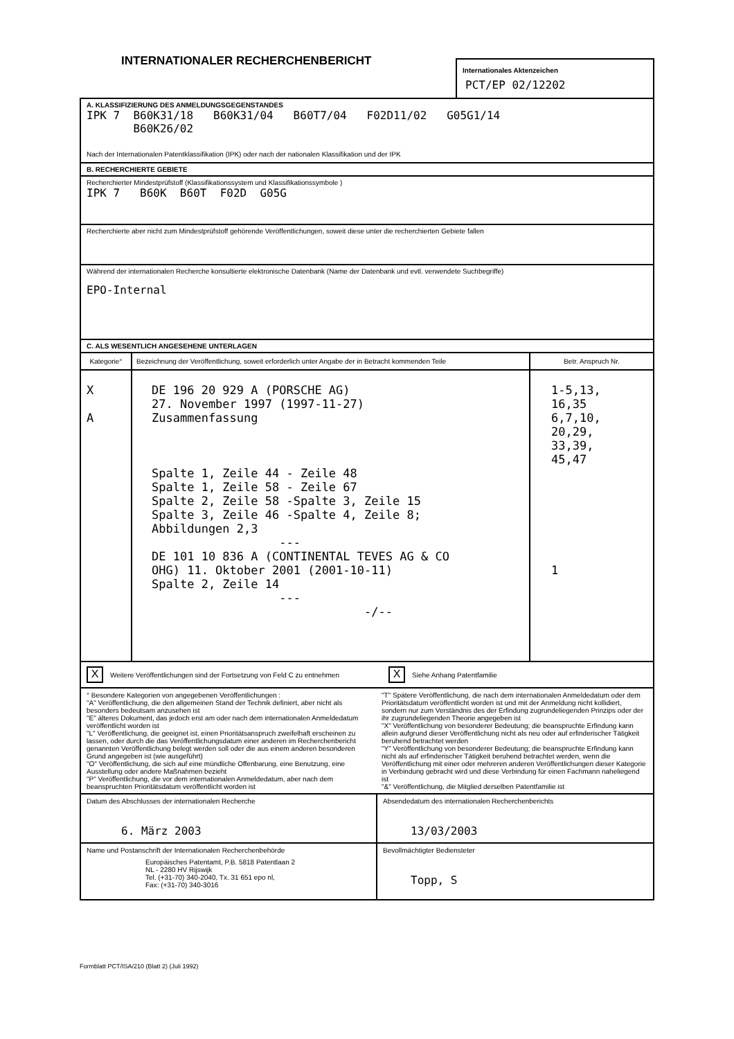INTERNATIONALER RECHERCHENBERICHT
Internationales Aktenzeichen
PCT/EP 02/12202
A. KLASSIFIZIERUNG DES ANMELDUNGSGEGENSTANDES
IPK 7 B60K31/18 B60K31/04 B60T7/04 F02D11/02 G05G1/14
B60K26/02
Nach der Internationalen Patentklassifikation (IPK) oder nach der nationalen Klassifikation und der IPK
B. RECHERCHIERTE GEBIETE
Recherchierter Mindestprüfstoff (Klassifikationssystem und Klassifikationssymbole )
IPK 7 B60K B60T F02D G05G
Recherchierte aber nicht zum Mindestprüfstoff gehörende Veröffentlichungen, soweit diese unter die recherchierten Gebiete fallen
Während der internationalen Recherche konsultierte elektronische Datenbank (Name der Datenbank und evtl. verwendete Suchbegriffe)
EPO-Internal
C. ALS WESENTLICH ANGESEHENE UNTERLAGEN
| Kategorie° | Bezeichnung der Veröffentlichung, soweit erforderlich unter Angabe der in Betracht kommenden Teile | Betr. Anspruch Nr. |
| --- | --- | --- |
| X A | DE 196 20 929 A (PORSCHE AG) 27. November 1997 (1997-11-27) Zusammenfassung Spalte 1, Zeile 44 - Zeile 48 Spalte 1, Zeile 58 - Zeile 67 Spalte 2, Zeile 58 -Spalte 3, Zeile 15 Spalte 3, Zeile 46 -Spalte 4, Zeile 8; Abbildungen 2,3 --- DE 101 10 836 A (CONTINENTAL TEVES AG & CO OHG) 11. Oktober 2001 (2001-10-11) Spalte 2, Zeile 14 --- -/-- | 1-5,13, 16,35 6,7,10, 20,29, 33,39, 45,47 1 |
| X Weitere Veröffentlichungen sind der Fortsetzung von Feld C zu entnehmen | X Siehe Anhang Patentfamilie |
| ° Besondere Kategorien von angegebenen Veröffentlichungen : "A" Veröffentlichung, die den allgemeinen Stand der Technik definiert, aber nicht als besonders bedeutsam anzusehen ist "E" älteres Dokument, das jedoch erst am oder nach dem internationalen Anmeldedatum veröffentlicht worden ist "L" Veröffentlichung, die geeignet ist, einen Prioritätsanspruch zweifelhaft erscheinen zu lassen, oder durch die das Veröffentlichungsdatum einer anderen im Recherchenbericht genannten Veröffentlichung belegt werden soll oder die aus einem anderen besonderen Grund angegeben ist (wie ausgeführt) "O" Veröffentlichung, die sich auf eine mündliche Offenbarung, eine Benutzung, eine Ausstellung oder andere Maßnahmen bezieht "P" Veröffentlichung, die vor dem internationalen Anmeldedatum, aber nach dem beanspruchten Prioritätsdatum veröffentlicht worden ist | "T" Spätere Veröffentlichung, die nach dem internationalen Anmeldedatum oder dem Prioritätsdatum veröffentlicht worden ist und mit der Anmeldung nicht kollidiert, sondern nur zum Verständnis des der Erfindung zugrundeliegenden Prinzips oder der ihr zugrundeliegenden Theorie angegeben ist "X" Veröffentlichung von besonderer Bedeutung; die beanspruchte Erfindung kann allein aufgrund dieser Veröffentlichung nicht als neu oder auf erfinderischer Tätigkeit beruhend betrachtet werden "Y" Veröffentlichung von besonderer Bedeutung; die beanspruchte Erfindung kann nicht als auf erfinderischer Tätigkeit beruhend betrachtet werden, wenn die Veröffentlichung mit einer oder mehreren anderen Veröffentlichungen dieser Kategorie in Verbindung gebracht wird und diese Verbindung für einen Fachmann naheliegend ist "&" Veröffentlichung, die Mitglied derselben Patentfamilie ist |
| Datum des Abschlusses der internationalen Recherche 6. März 2003 | Absendedatum des internationalen Recherchenberichts 13/03/2003 |
| Name und Postanschrift der Internationalen Recherchenbehörde Europäisches Patentamt, P.B. 5818 Patentlaan 2 NL - 2280 HV Rijswijk Tel. (+31-70) 340-2040, Tx. 31 651 epo nl, Fax: (+31-70) 340-3016 | Bevollmächtigter Bediensteter Topp, S |
Formblatt PCT/ISA/210 (Blatt 2) (Juli 1992)